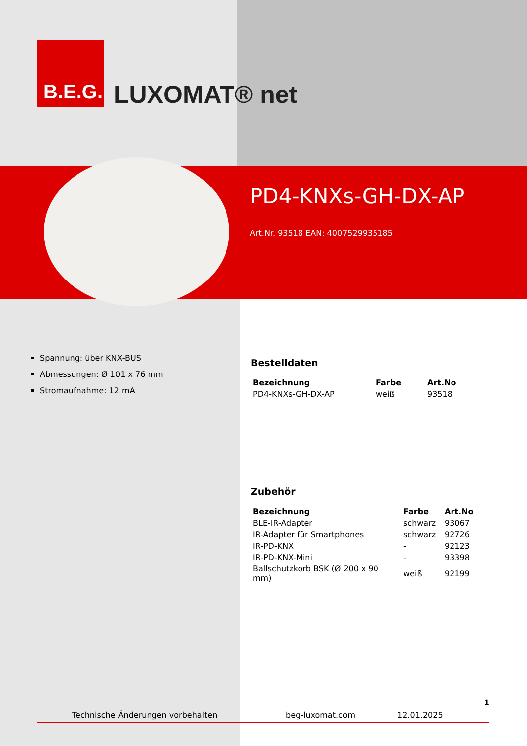B.E.G.
LUXOMAT® net
PD4-KNXs-GH-DX-AP
Art.Nr. 93518 EAN: 4007529935185
Spannung: über KNX-BUS
Abmessungen: Ø 101 x 76 mm
Stromaufnahme: 12 mA
Bestelldaten
| Bezeichnung | Farbe | Art.No |
| --- | --- | --- |
| PD4-KNXs-GH-DX-AP | weiß | 93518 |
Zubehör
| Bezeichnung | Farbe | Art.No |
| --- | --- | --- |
| BLE-IR-Adapter | schwarz | 93067 |
| IR-Adapter für Smartphones | schwarz | 92726 |
| IR-PD-KNX | - | 92123 |
| IR-PD-KNX-Mini | - | 93398 |
| Ballschutzkorb BSK (Ø 200 x 90 mm) | weiß | 92199 |
1
Technische Änderungen vorbehalten beg-luxomat.com 12.01.2025